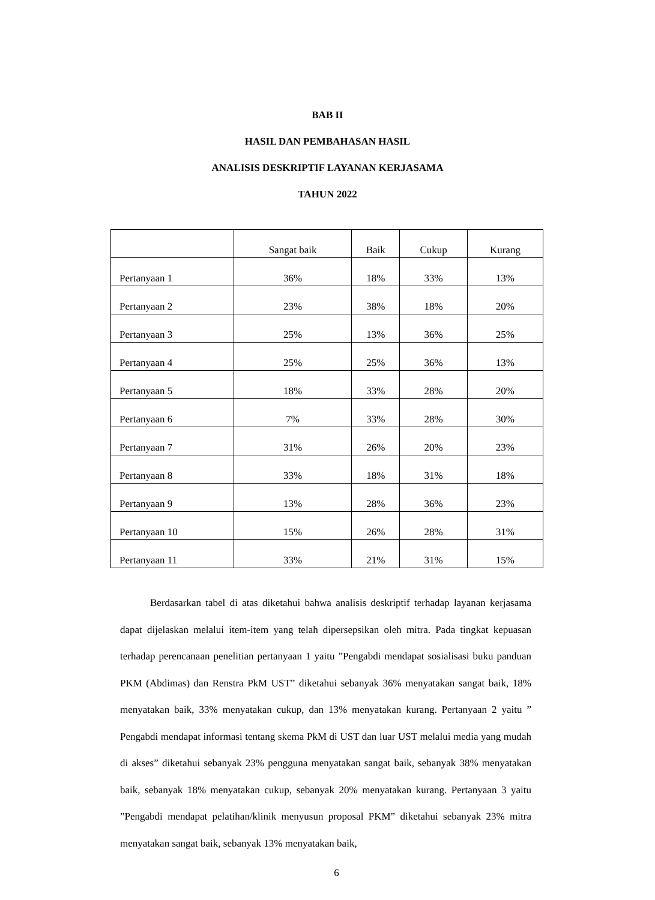BAB II
HASIL DAN PEMBAHASAN HASIL
ANALISIS DESKRIPTIF LAYANAN KERJASAMA
TAHUN 2022
| | Sangat baik | Baik | Cukup | Kurang |
| --- | --- | --- | --- | --- |
| Pertanyaan 1 | 36% | 18% | 33% | 13% |
| Pertanyaan 2 | 23% | 38% | 18% | 20% |
| Pertanyaan 3 | 25% | 13% | 36% | 25% |
| Pertanyaan 4 | 25% | 25% | 36% | 13% |
| Pertanyaan 5 | 18% | 33% | 28% | 20% |
| Pertanyaan 6 | 7% | 33% | 28% | 30% |
| Pertanyaan 7 | 31% | 26% | 20% | 23% |
| Pertanyaan 8 | 33% | 18% | 31% | 18% |
| Pertanyaan 9 | 13% | 28% | 36% | 23% |
| Pertanyaan 10 | 15% | 26% | 28% | 31% |
| Pertanyaan 11 | 33% | 21% | 31% | 15% |
Berdasarkan tabel di atas diketahui bahwa analisis deskriptif terhadap layanan kerjasama dapat dijelaskan melalui item-item yang telah dipersepsikan oleh mitra. Pada tingkat kepuasan terhadap perencanaan penelitian pertanyaan 1 yaitu ”Pengabdi mendapat sosialisasi buku panduan PKM (Abdimas) dan Renstra PkM UST” diketahui sebanyak 36% menyatakan sangat baik, 18% menyatakan baik, 33% menyatakan cukup, dan 13% menyatakan kurang. Pertanyaan 2 yaitu ” Pengabdi mendapat informasi tentang skema PkM di UST dan luar UST melalui media yang mudah di akses” diketahui sebanyak 23% pengguna menyatakan sangat baik, sebanyak 38% menyatakan baik, sebanyak 18% menyatakan cukup, sebanyak 20% menyatakan kurang. Pertanyaan 3 yaitu ”Pengabdi mendapat pelatihan/klinik menyusun proposal PKM” diketahui sebanyak 23% mitra menyatakan sangat baik, sebanyak 13% menyatakan baik,
6